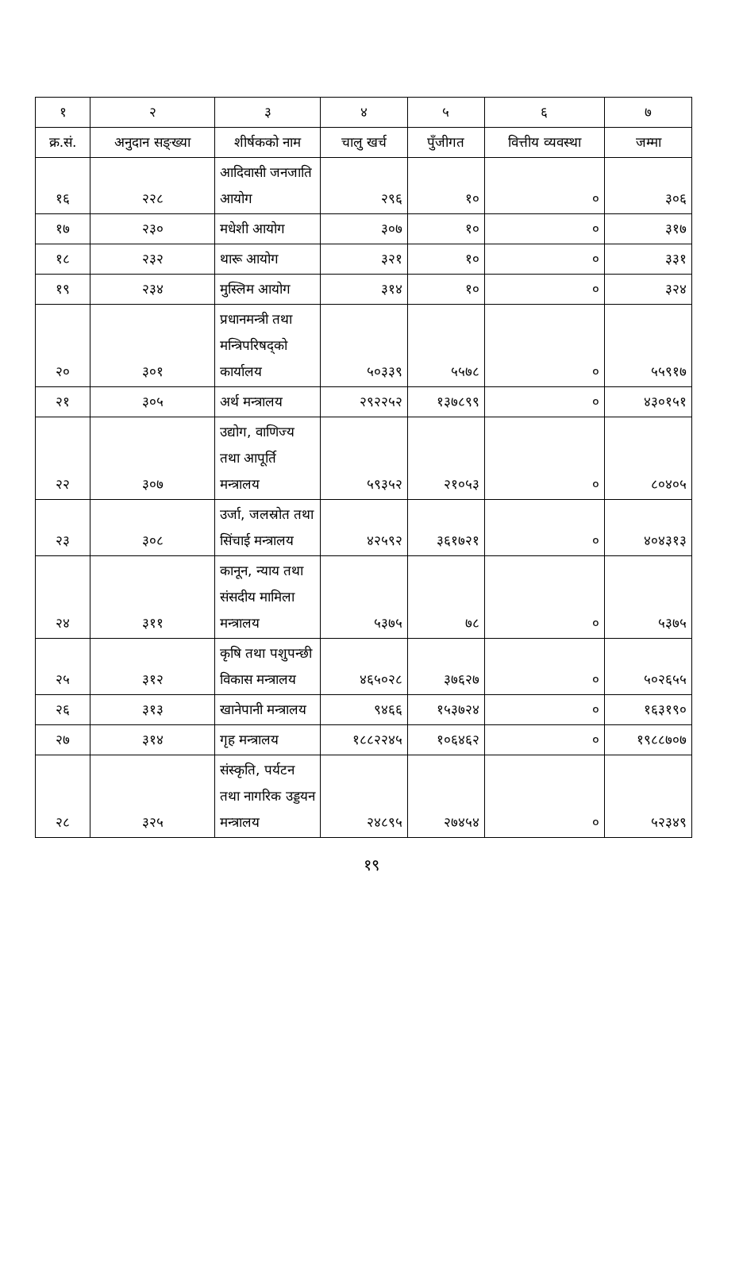| १ | २ | ३ | ४ | ५ | ६ | ७ |
| --- | --- | --- | --- | --- | --- | --- |
| क्र.सं. | अनुदान सङ्ख्या | शीर्षकको नाम | चालु खर्च | पुँजीगत | वित्तीय व्यवस्था | जम्मा |
| १६ | २२८ | आदिवासी जनजाति आयोग | २९६ | १० | ० | ३०६ |
| १७ | २३० | मधेशी आयोग | ३०७ | १० | ० | ३१७ |
| १८ | २३२ | थारू आयोग | ३२१ | १० | ० | ३३१ |
| १९ | २३४ | मुस्लिम आयोग | ३१४ | १० | ० | ३२४ |
| २० | ३०१ | प्रधानमन्त्री तथा मन्त्रिपरिषद्को कार्यालय | ५०३३९ | ५५७८ | ० | ५५९१७ |
| २१ | ३०५ | अर्थ मन्त्रालय | २९२२५२ | १३७८९९ | ० | ४३०१५१ |
| २२ | ३०७ | उद्योग, वाणिज्य तथा आपूर्ति मन्त्रालय | ५९३५२ | २१०५३ | ० | ८०४०५ |
| २३ | ३०८ | उर्जा, जलस्रोत तथा सिंचाई मन्त्रालय | ४२५९२ | ३६१७२१ | ० | ४०४३१३ |
| २४ | ३११ | कानून, न्याय तथा संसदीय मामिला मन्त्रालय | ५३७५ | ७८ | ० | ५३७५ |
| २५ | ३१२ | कृषि तथा पशुपन्छी विकास मन्त्रालय | ४६५०२८ | ३७६२७ | ० | ५०२६५५ |
| २६ | ३१३ | खानेपानी मन्त्रालय | ९४६६ | १५३७२४ | ० | १६३१९० |
| २७ | ३१४ | गृह मन्त्रालय | १८८२२४५ | १०६४६२ | ० | १९८८७०७ |
| २८ | ३२५ | संस्कृति, पर्यटन तथा नागरिक उड्डयन मन्त्रालय | २४८९५ | २७४५४ | ० | ५२३४९ |
१९